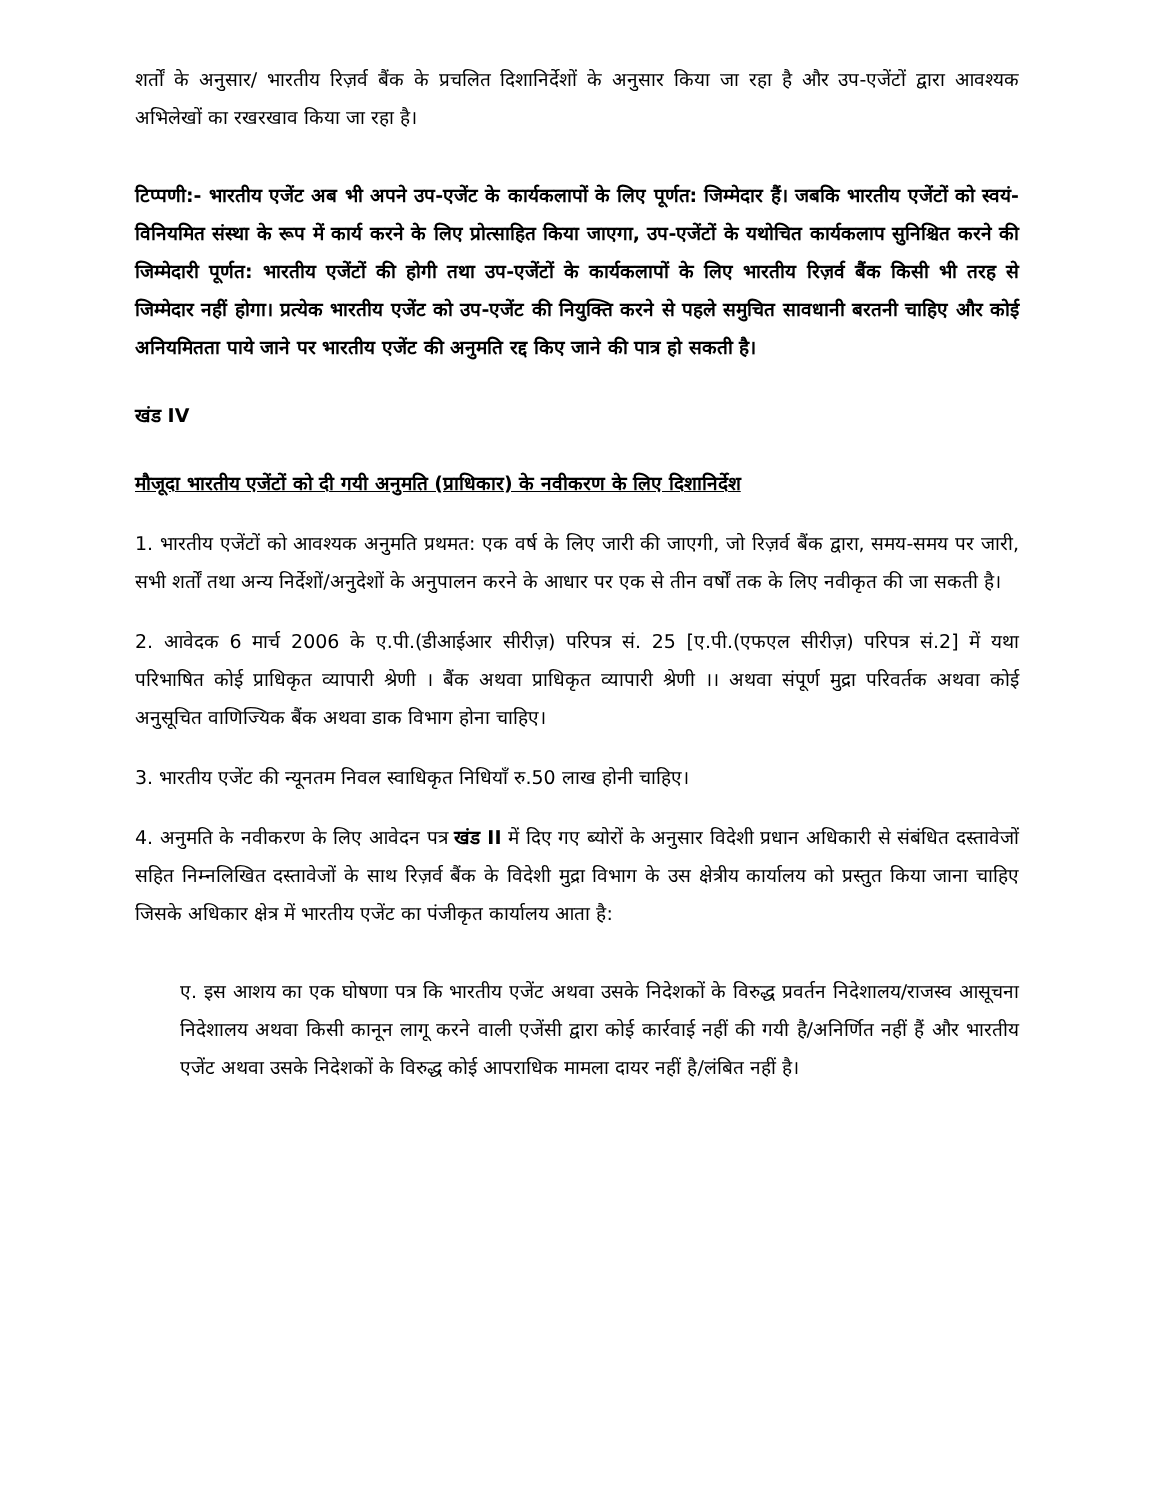शर्तों के अनुसार/ भारतीय रिज़र्व बैंक के प्रचलित दिशानिर्देशों के अनुसार किया जा रहा है और उप-एजेंटों द्वारा आवश्यक अभिलेखों का रखरखाव किया जा रहा है।
टिप्पणी:- भारतीय एजेंट अब भी अपने उप-एजेंट के कार्यकलापों के लिए पूर्णत: जिम्मेदार हैं। जबकि भारतीय एजेंटों को स्वयं-विनियमित संस्था के रूप में कार्य करने के लिए प्रोत्साहित किया जाएगा, उप-एजेंटों के यथोचित कार्यकलाप सुनिश्चित करने की जिम्मेदारी पूर्णत: भारतीय एजेंटों की होगी तथा उप-एजेंटों के कार्यकलापों के लिए भारतीय रिज़र्व बैंक किसी भी तरह से जिम्मेदार नहीं होगा। प्रत्येक भारतीय एजेंट को उप-एजेंट की नियुक्ति करने से पहले समुचित सावधानी बरतनी चाहिए और कोई अनियमितता पाये जाने पर भारतीय एजेंट की अनुमति रद्द किए जाने की पात्र हो सकती है।
खंड IV
मौजूदा भारतीय एजेंटों को दी गयी अनुमति (प्राधिकार) के नवीकरण के लिए दिशानिर्देश
1. भारतीय एजेंटों को आवश्यक अनुमति प्रथमत: एक वर्ष के लिए जारी की जाएगी, जो रिज़र्व बैंक द्वारा, समय-समय पर जारी, सभी शर्तों तथा अन्य निर्देशों/अनुदेशों के अनुपालन करने के आधार पर एक से तीन वर्षों तक के लिए नवीकृत की जा सकती है।
2. आवेदक 6 मार्च 2006 के ए.पी.(डीआईआर सीरीज़) परिपत्र सं. 25 [ए.पी.(एफएल सीरीज़) परिपत्र सं.2] में यथा परिभाषित कोई प्राधिकृत व्यापारी श्रेणी । बैंक अथवा प्राधिकृत व्यापारी श्रेणी ।। अथवा संपूर्ण मुद्रा परिवर्तक अथवा कोई अनुसूचित वाणिज्यिक बैंक अथवा डाक विभाग होना चाहिए।
3. भारतीय एजेंट की न्यूनतम निवल स्वाधिकृत निधियाँ रु.50 लाख होनी चाहिए।
4. अनुमति के नवीकरण के लिए आवेदन पत्र खंड II में दिए गए ब्योरों के अनुसार विदेशी प्रधान अधिकारी से संबंधित दस्तावेजों सहित निम्नलिखित दस्तावेजों के साथ रिज़र्व बैंक के विदेशी मुद्रा विभाग के उस क्षेत्रीय कार्यालय को प्रस्तुत किया जाना चाहिए जिसके अधिकार क्षेत्र में भारतीय एजेंट का पंजीकृत कार्यालय आता है:
ए. इस आशय का एक घोषणा पत्र कि भारतीय एजेंट अथवा उसके निदेशकों के विरुद्ध प्रवर्तन निदेशालय/राजस्व आसूचना निदेशालय अथवा किसी कानून लागू करने वाली एजेंसी द्वारा कोई कार्रवाई नहीं की गयी है/अनिर्णित नहीं हैं और भारतीय एजेंट अथवा उसके निदेशकों के विरुद्ध कोई आपराधिक मामला दायर नहीं है/लंबित नहीं है।